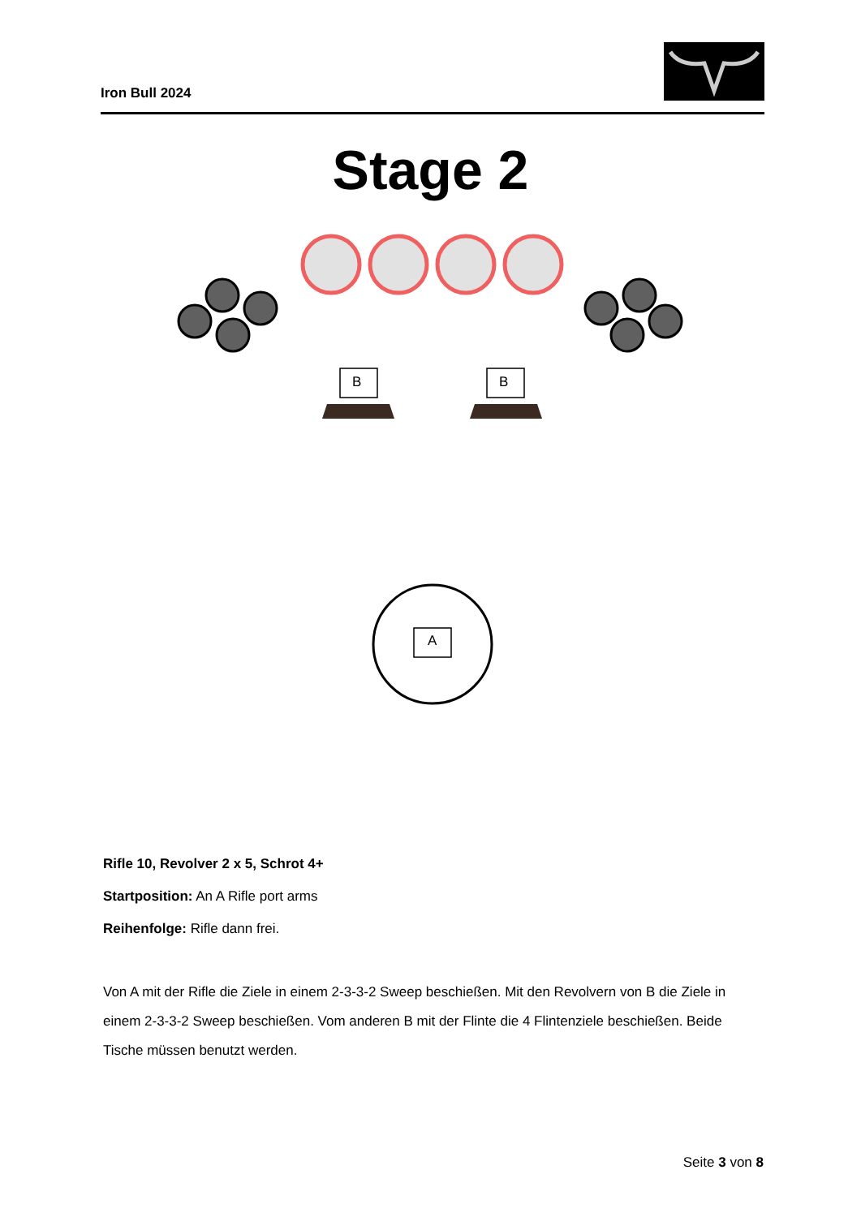Iron Bull 2024
Stage 2
B B
A
Rifle 10, Revolver 2 x 5, Schrot 4+
Startposition: An A Rifle port arms
Reihenfolge: Rifle dann frei.
Von A mit der Rifle die Ziele in einem 2-3-3-2 Sweep beschießen. Mit den Revolvern von B die Ziele in einem 2-3-3-2 Sweep beschießen. Vom anderen B mit der Flinte die 4 Flintenziele beschießen. Beide Tische müssen benutzt werden.
Seite 3 von 8